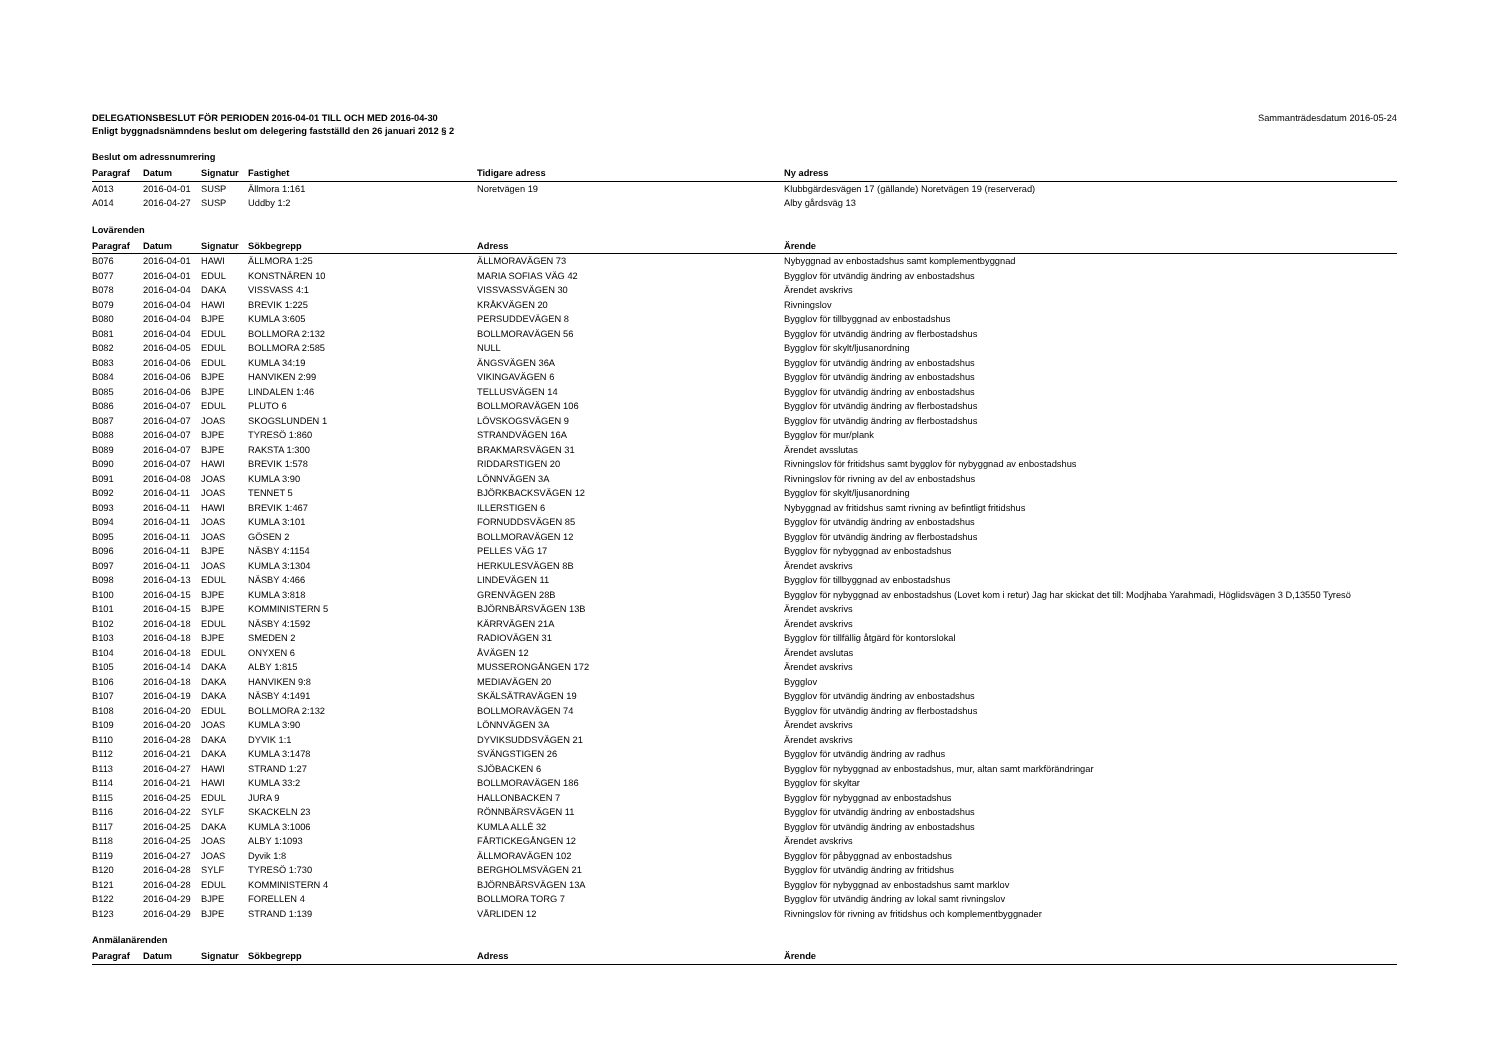DELEGATIONSBESLUT FÖR PERIODEN 2016-04-01 TILL OCH MED 2016-04-30 Sammanträdesdatum 2016-05-24
Enligt byggnadsnämndens beslut om delegering fastställd den 26 januari 2012 § 2
Beslut om adressnumrering
| Paragraf | Datum | Signatur | Fastighet | Tidigare adress | Ny adress |
| --- | --- | --- | --- | --- | --- |
| A013 | 2016-04-01 | SUSP | Ällmora 1:161 | Noretvägen 19 | Klubbgärdesvägen 17 (gällande) Noretvägen 19 (reserverad) |
| A014 | 2016-04-27 | SUSP | Uddby 1:2 | | Alby gårdsväg 13 |
Lovärenden
| Paragraf | Datum | Signatur | Sökbegrepp | Adress | Ärende |
| --- | --- | --- | --- | --- | --- |
| B076 | 2016-04-01 | HAWI | ÄLLMORA 1:25 | ÄLLMORAVÄGEN 73 | Nybyggnad av enbostadshus samt komplementbyggnad |
| B077 | 2016-04-01 | EDUL | KONSTNÄREN 10 | MARIA SOFIAS VÄG 42 | Bygglov för utvändig ändring av enbostadshus |
| B078 | 2016-04-04 | DAKA | VISSVASS 4:1 | VISSVASSVÄGEN 30 | Ärendet avskrivs |
| B079 | 2016-04-04 | HAWI | BREVIK 1:225 | KRÅKVÄGEN 20 | Rivningslov |
| B080 | 2016-04-04 | BJPE | KUMLA 3:605 | PERSUDDEVÄGEN 8 | Bygglov för tillbyggnad av enbostadshus |
| B081 | 2016-04-04 | EDUL | BOLLMORA 2:132 | BOLLMORAVÄGEN 56 | Bygglov för utvändig ändring av flerbostadshus |
| B082 | 2016-04-05 | EDUL | BOLLMORA 2:585 | NULL | Bygglov för skylt/ljusanordning |
| B083 | 2016-04-06 | EDUL | KUMLA 34:19 | ÄNGSVÄGEN 36A | Bygglov för utvändig ändring av enbostadshus |
| B084 | 2016-04-06 | BJPE | HANVIKEN 2:99 | VIKINGAVÄGEN 6 | Bygglov för utvändig ändring av enbostadshus |
| B085 | 2016-04-06 | BJPE | LINDALEN 1:46 | TELLUSVÄGEN 14 | Bygglov för utvändig ändring av enbostadshus |
| B086 | 2016-04-07 | EDUL | PLUTO 6 | BOLLMORAVÄGEN 106 | Bygglov för utvändig ändring av flerbostadshus |
| B087 | 2016-04-07 | JOAS | SKOGSLUNDEN 1 | LÖVSKOGSVÄGEN 9 | Bygglov för utvändig ändring av flerbostadshus |
| B088 | 2016-04-07 | BJPE | TYRESÖ 1:860 | STRANDVÄGEN 16A | Bygglov för mur/plank |
| B089 | 2016-04-07 | BJPE | RAKSTA 1:300 | BRAKMARSVÄGEN 31 | Ärendet avsslutas |
| B090 | 2016-04-07 | HAWI | BREVIK 1:578 | RIDDARSTIGEN 20 | Rivningslov för fritidshus samt bygglov för nybyggnad av enbostadshus |
| B091 | 2016-04-08 | JOAS | KUMLA 3:90 | LÖNNVÄGEN 3A | Rivningslov för rivning av del av enbostadshus |
| B092 | 2016-04-11 | JOAS | TENNET 5 | BJÖRKBACKSVÄGEN 12 | Bygglov för skylt/ljusanordning |
| B093 | 2016-04-11 | HAWI | BREVIK 1:467 | ILLERSTIGEN 6 | Nybyggnad av fritidshus samt rivning av befintligt fritidshus |
| B094 | 2016-04-11 | JOAS | KUMLA 3:101 | FORNUDDSVÄGEN 85 | Bygglov för utvändig ändring av enbostadshus |
| B095 | 2016-04-11 | JOAS | GÖSEN 2 | BOLLMORAVÄGEN 12 | Bygglov för utvändig ändring av flerbostadshus |
| B096 | 2016-04-11 | BJPE | NÄSBY 4:1154 | PELLES VÄG 17 | Bygglov för nybyggnad av enbostadshus |
| B097 | 2016-04-11 | JOAS | KUMLA 3:1304 | HERKULESVÄGEN 8B | Ärendet avskrivs |
| B098 | 2016-04-13 | EDUL | NÄSBY 4:466 | LINDEVÄGEN 11 | Bygglov för tillbyggnad av enbostadshus |
| B100 | 2016-04-15 | BJPE | KUMLA 3:818 | GRENVÄGEN 28B | Bygglov för nybyggnad av enbostadshus (Lovet kom i retur) Jag har skickat det till: Modjhaba Yarahmadi, Höglidsvägen 3 D,13550 Tyresö |
| B101 | 2016-04-15 | BJPE | KOMMINISTERN 5 | BJÖRNBÄRSVÄGEN 13B | Ärendet avskrivs |
| B102 | 2016-04-18 | EDUL | NÄSBY 4:1592 | KÄRRVÄGEN 21A | Ärendet avskrivs |
| B103 | 2016-04-18 | BJPE | SMEDEN 2 | RADIOVÄGEN 31 | Bygglov för tillfällig åtgärd för kontorslokal |
| B104 | 2016-04-18 | EDUL | ONYXEN 6 | ÅVÄGEN 12 | Ärendet avslutas |
| B105 | 2016-04-14 | DAKA | ALBY 1:815 | MUSSERONGÅNGEN 172 | Ärendet avskrivs |
| B106 | 2016-04-18 | DAKA | HANVIKEN 9:8 | MEDIAVÄGEN 20 | Bygglov |
| B107 | 2016-04-19 | DAKA | NÄSBY 4:1491 | SKÄLSÄTRAVÄGEN 19 | Bygglov för utvändig ändring av enbostadshus |
| B108 | 2016-04-20 | EDUL | BOLLMORA 2:132 | BOLLMORAVÄGEN 74 | Bygglov för utvändig ändring av flerbostadshus |
| B109 | 2016-04-20 | JOAS | KUMLA 3:90 | LÖNNVÄGEN 3A | Ärendet avskrivs |
| B110 | 2016-04-28 | DAKA | DYVIK 1:1 | DYVIKSUDDSVÄGEN 21 | Ärendet avskrivs |
| B112 | 2016-04-21 | DAKA | KUMLA 3:1478 | SVÄNGSTIGEN 26 | Bygglov för utvändig ändring av radhus |
| B113 | 2016-04-27 | HAWI | STRAND 1:27 | SJÖBACKEN 6 | Bygglov för nybyggnad av enbostadshus, mur, altan samt markförändringar |
| B114 | 2016-04-21 | HAWI | KUMLA 33:2 | BOLLMORAVÄGEN 186 | Bygglov för skyltar |
| B115 | 2016-04-25 | EDUL | JURA 9 | HALLONBACKEN 7 | Bygglov för nybyggnad av enbostadshus |
| B116 | 2016-04-22 | SYLF | SKACKELN 23 | RÖNNBÄRSVÄGEN 11 | Bygglov för utvändig ändring av enbostadshus |
| B117 | 2016-04-25 | DAKA | KUMLA 3:1006 | KUMLA ALLÉ 32 | Bygglov för utvändig ändring av enbostadshus |
| B118 | 2016-04-25 | JOAS | ALBY 1:1093 | FÅRTICKEGÅNGEN 12 | Ärendet avskrivs |
| B119 | 2016-04-27 | JOAS | Dyvik 1:8 | ÄLLMORAVÄGEN 102 | Bygglov för påbyggnad av enbostadshus |
| B120 | 2016-04-28 | SYLF | TYRESÖ 1:730 | BERGHOLMSVÄGEN 21 | Bygglov för utvändig ändring av fritidshus |
| B121 | 2016-04-28 | EDUL | KOMMINISTERN 4 | BJÖRNBÄRSVÄGEN 13A | Bygglov för nybyggnad av enbostadshus samt marklov |
| B122 | 2016-04-29 | BJPE | FORELLEN 4 | BOLLMORA TORG 7 | Bygglov för utvändig ändring av lokal samt rivningslov |
| B123 | 2016-04-29 | BJPE | STRAND 1:139 | VÅRLIDEN 12 | Rivningslov för rivning av fritidshus och komplementbyggnader |
Anmälanärenden
| Paragraf | Datum | Signatur | Sökbegrepp | Adress | Ärende |
| --- | --- | --- | --- | --- | --- |